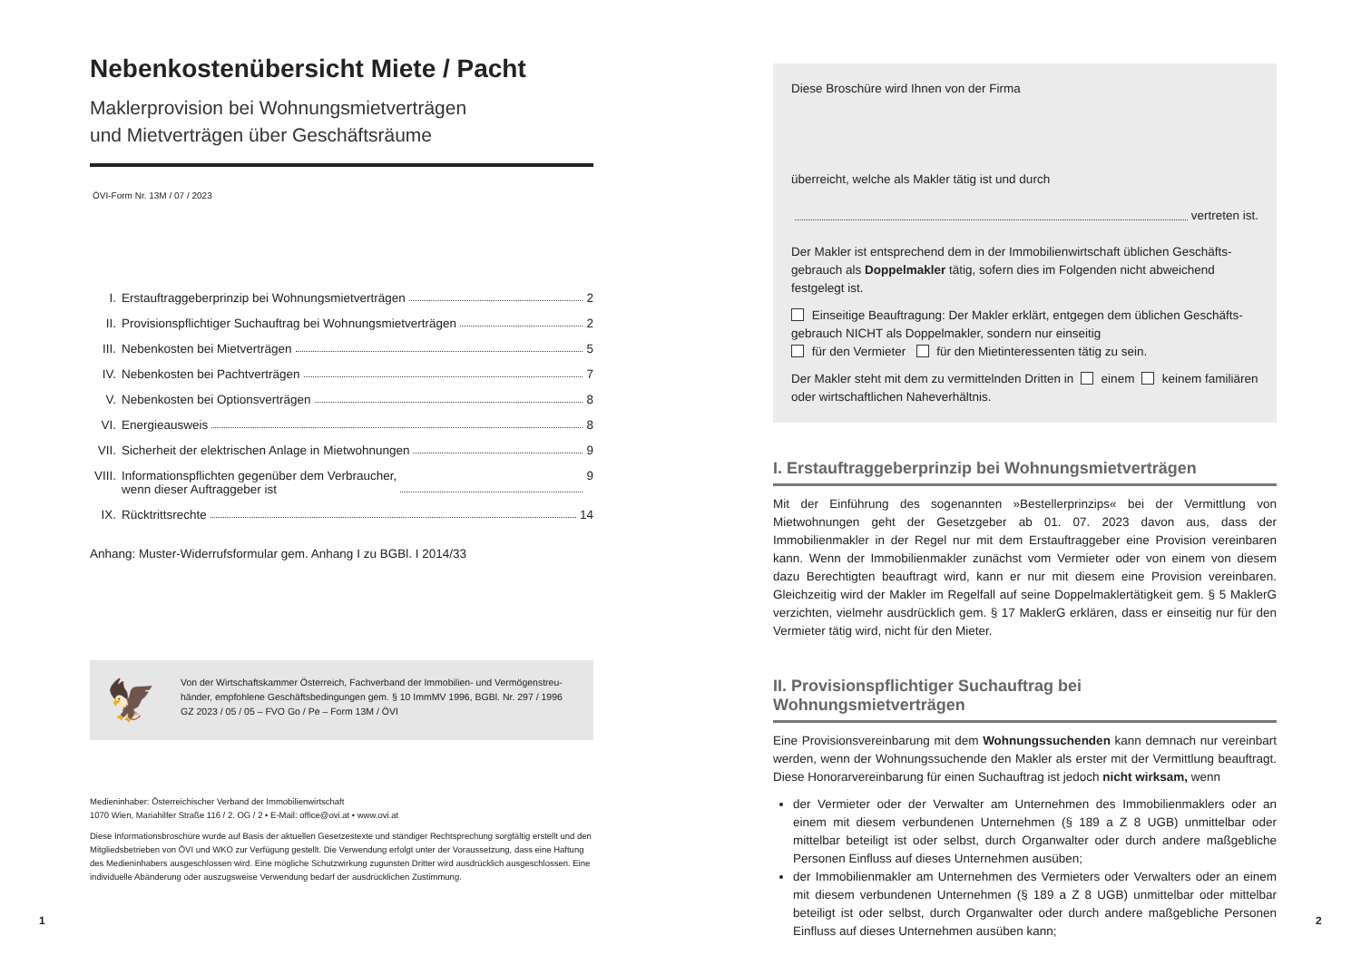Nebenkostenübersicht Miete / Pacht
Maklerprovision bei Wohnungsmietverträgen
und Mietverträgen über Geschäftsräume
ÖVI-Form Nr. 13M / 07 / 2023
I. Erstauftraggeberprinzip bei Wohnungsmietverträgen 2
II. Provisionspflichtiger Suchauftrag bei Wohnungsmietverträgen 2
III. Nebenkosten bei Mietverträgen 5
IV. Nebenkosten bei Pachtverträgen 7
V. Nebenkosten bei Optionsverträgen 8
VI. Energieausweis 8
VII. Sicherheit der elektrischen Anlage in Mietwohnungen 9
VIII. Informationspflichten gegenüber dem Verbraucher,
wenn dieser Auftraggeber ist 9
IX. Rücktrittsrechte 14
Anhang: Muster-Widerrufsformular gem. Anhang I zu BGBl. I 2014/33
🦅
Von der Wirtschaftskammer Österreich, Fachverband der Immobilien- und Vermögenstreu­händer, empfohlene Geschäftsbedingungen gem. § 10 ImmMV 1996, BGBl. Nr. 297 / 1996
GZ 2023 / 05 / 05 – FVO Go / Pe – Form 13M / ÖVI
Medieninhaber: Österreichischer Verband der Immobilienwirtschaft
1070 Wien, Mariahilfer Straße 116 / 2. OG / 2 • E-Mail: office@ovi.at • www.ovi.at
Diese Informationsbroschüre wurde auf Basis der aktuellen Gesetzestexte und ständiger Rechtsprechung sorgfältig erstellt und den Mitgliedsbetrieben von ÖVI und WKO zur Verfügung gestellt. Die Verwendung erfolgt unter der Voraussetzung, dass eine Haftung des Medieninhabers ausgeschlossen wird. Eine mögliche Schutzwirkung zugunsten Dritter wird ausdrücklich ausgeschlossen. Eine individuelle Abänderung oder auszugsweise Verwendung bedarf der ausdrücklichen Zustimmung.
1
Diese Broschüre wird Ihnen von der Firma
überreicht, welche als Makler tätig ist und durch
vertreten ist.
Der Makler ist entsprechend dem in der Immobilienwirtschaft üblichen Geschäfts­gebrauch als Doppelmakler tätig, sofern dies im Folgenden nicht abweichend festgelegt ist.
Einseitige Beauftragung: Der Makler erklärt, entgegen dem üblichen Geschäfts­gebrauch NICHT als Doppelmakler, sondern nur einseitig
für den Vermieter für den Mietinteressenten tätig zu sein.
Der Makler steht mit dem zu vermittelnden Dritten in einem keinem familiären oder wirtschaftlichen Naheverhältnis.
I. Erstauftraggeberprinzip bei Wohnungsmietverträgen
Mit der Einführung des sogenannten »Bestellerprinzips« bei der Vermittlung von Mietwohnungen geht der Gesetzgeber ab 01. 07. 2023 davon aus, dass der Immobilienmakler in der Regel nur mit dem Erstauftraggeber eine Provision vereinbaren kann. Wenn der Immobilienmakler zunächst vom Vermieter oder von einem von diesem dazu Berechtigten beauftragt wird, kann er nur mit diesem eine Provision vereinbaren. Gleichzeitig wird der Makler im Regelfall auf seine Doppelmaklertätigkeit gem. § 5 MaklerG verzichten, vielmehr ausdrücklich gem. § 17 MaklerG erklären, dass er einseitig nur für den Vermieter tätig wird, nicht für den Mieter.
II. Provisionspflichtiger Suchauftrag bei Wohnungsmietverträgen
Eine Provisionsvereinbarung mit dem Wohnungssuchenden kann demnach nur vereinbart werden, wenn der Wohnungssuchende den Makler als erster mit der Vermittlung beauftragt. Diese Honorarvereinbarung für einen Suchauftrag ist jedoch nicht wirksam, wenn
der Vermieter oder der Verwalter am Unternehmen des Immobilienmaklers oder an einem mit diesem verbundenen Unternehmen (§ 189 a Z 8 UGB) unmittelbar oder mittelbar beteiligt ist oder selbst, durch Organwalter oder durch andere maßgebliche Personen Einfluss auf dieses Unternehmen ausüben;
der Immobilienmakler am Unternehmen des Vermieters oder Verwalters oder an einem mit diesem verbundenen Unternehmen (§ 189 a Z 8 UGB) unmittelbar oder mittelbar beteiligt ist oder selbst, durch Organwalter oder durch andere maßgebliche Personen Einfluss auf dieses Unternehmen ausüben kann;
2